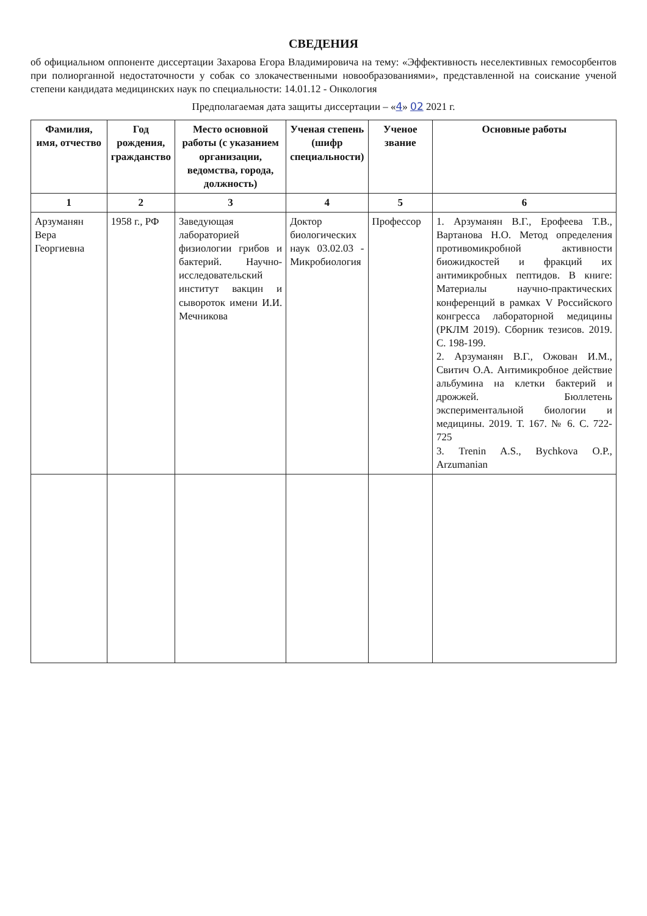СВЕДЕНИЯ
об официальном оппоненте диссертации Захарова Егора Владимировича на тему: «Эффективность неселективных гемосорбентов при полиорганной недостаточности у собак со злокачественными новообразованиями», представленной на соискание ученой степени кандидата медицинских наук по специальности: 14.01.12 - Онкология
Предполагаемая дата защиты диссертации – «4» 02 2021 г.
| Фамилия, имя, отчество | Год рождения, гражданство | Место основной работы (с указанием организации, ведомства, города, должность) | Ученая степень (шифр специальности) | Ученое звание | Основные работы |
| --- | --- | --- | --- | --- | --- |
| 1 | 2 | 3 | 4 | 5 | 6 |
| Арзуманян Вера Георгиевна | 1958 г., РФ | Заведующая лабораторией физиологии грибов и бактерий. Научно-исследовательский институт вакцин и сывороток имени И.И. Мечникова | Доктор биологических наук 03.02.03 - Микробиология | Профессор | 1. Арзуманян В.Г., Ерофеева Т.В., Вартанова Н.О. Метод определения противомикробной активности биожидкостей и фракций их антимикробных пептидов. В книге: Материалы научно-практических конференций в рамках V Российского конгресса лабораторной медицины (РКЛМ 2019). Сборник тезисов. 2019. С. 198-199. 2. Арзуманян В.Г., Ожован И.М., Свитич О.А. Антимикробное действие альбумина на клетки бактерий и дрожжей. Бюллетень экспериментальной биологии и медицины. 2019. Т. 167. № 6. С. 722-725 3. Trenin A.S., Bychkova O.P., Arzumanian |